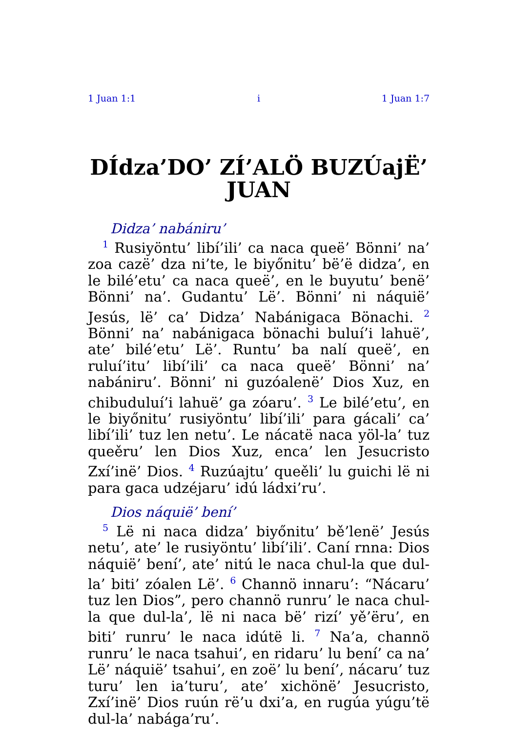1 Juan 1:1 i 1 Juan 1:7
DÍdza’DO’ ZÍ’ALÖ BUZÚajË’ JUAN
Didza’ nabániru’
<sup>1</sup> Rusiyöntu’ libí’ili’ ca naca queë’ Bönni’ na’ zoa cazë’ dza ni’te, le biyőnitu’ bë’ë didza’, en le bilé’etu’ ca naca queë’, en le buyutu’ benë’ Bönni’ na’. Gudantu’ Lë’. Bönni’ ni náquië’ Jesús, lë’ ca’ Didza’ Nabánigaca Bönachi. <sup>2</sup> Bönni’ na’ nabánigaca bönachi buluí’i lahuë’, ate’ bilé’etu’ Lë’. Runtu’ ba nalí queë’, en ruluí’itu’ libí’ili’ ca naca queë’ Bönni’ na’ nabániru’. Bönni’ ni guzóalenë’ Dios Xuz, en chibuduluí’i lahuë’ ga zóaru’. <sup>3</sup> Le bilé’etu’, en le biyőnitu’ rusiyöntu’ libí’ili’ para gácali’ ca’ libí’ili’ tuz len netu’. Le nácatë naca yöl-la’ tuz queěru’ len Dios Xuz, enca’ len Jesucristo Zxí’inë’ Dios. <sup>4</sup> Ruzúajtu’ queěli’ lu guichi lë ni para gaca udzéjaru’ idú ládxi’ru’.
Dios náquië’ bení’
<sup>5</sup> Lë ni naca didza’ biyőnitu’ bě’lenë’ Jesús netu’, ate’ le rusiyöntu’ libí’ili’. Caní rnna: Dios náquië’ bení’, ate’ nitú le naca chul-la que dul-la’ biti’ zóalen Lë’. <sup>6</sup> Channö innaru’: “Nácaru’ tuz len Dios”, pero channö runru’ le naca chul-la que dul-la’, lë ni naca bë’ rizí’ yě’ëru’, en biti’ runru’ le naca idútë li. <sup>7</sup> Na’a, channö runru’ le naca tsahui’, en ridaru’ lu bení’ ca na’ Lë’ náquië’ tsahui’, en zoë’ lu bení’, nácaru’ tuz turu’ len ia’turu’, ate’ xichönë’ Jesucristo, Zxí’inë’ Dios ruún rë’u dxi’a, en rugúa yúgu’të dul-la’ nabága’ru’.